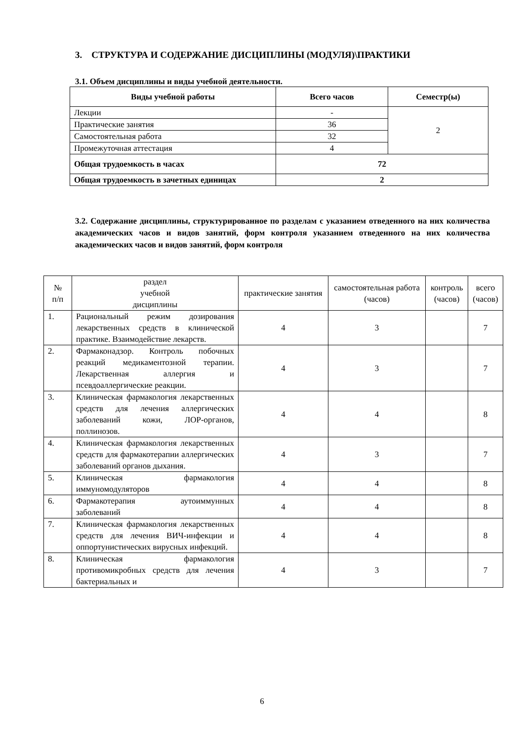3. СТРУКТУРА И СОДЕРЖАНИЕ ДИСЦИПЛИНЫ (МОДУЛЯ)\ПРАКТИКИ
3.1. Объем дисциплины и виды учебной деятельности.
| Виды учебной работы | Всего часов | Семестр(ы) |
| --- | --- | --- |
| Лекции | - | 2 |
| Практические занятия | 36 | |
| Самостоятельная работа | 32 | |
| Промежуточная аттестация | 4 | |
| Общая трудоемкость в часах | 72 | |
| Общая трудоемкость в зачетных единицах | 2 | |
3.2. Содержание дисциплины, структурированное по разделам с указанием отведенного на них количества академических часов и видов занятий, форм контроля указанием отведенного на них количества академических часов и видов занятий, форм контроля
| № п/п | раздел учебной дисциплины | практические занятия | самостоятельная работа (часов) | контроль (часов) | всего (часов) |
| --- | --- | --- | --- | --- | --- |
| 1. | Рациональный режим дозирования лекарственных средств в клинической практике. Взаимодействие лекарств. | 4 | 3 | | 7 |
| 2. | Фармаконадзор. Контроль побочных реакций медикаментозной терапии. Лекарственная аллергия и псевдоаллергические реакции. | 4 | 3 | | 7 |
| 3. | Клиническая фармакология лекарственных средств для лечения аллергических заболеваний кожи, ЛОР-органов, поллинозов. | 4 | 4 | | 8 |
| 4. | Клиническая фармакология лекарственных средств для фармакотерапии аллергических заболеваний органов дыхания. | 4 | 3 | | 7 |
| 5. | Клиническая фармакология иммуномодуляторов | 4 | 4 | | 8 |
| 6. | Фармакотерапия аутоиммунных заболеваний | 4 | 4 | | 8 |
| 7. | Клиническая фармакология лекарственных средств для лечения ВИЧ-инфекции и оппортунистических вирусных инфекций. | 4 | 4 | | 8 |
| 8. | Клиническая фармакология противомикробных средств для лечения бактериальных и | 4 | 3 | | 7 |
6